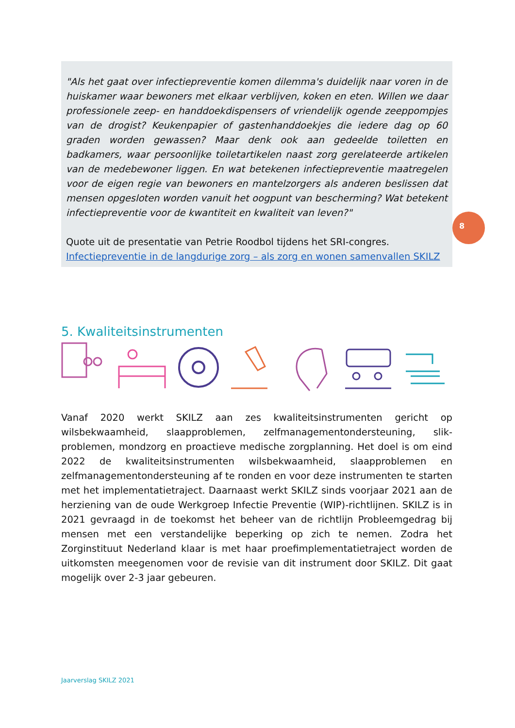"Als het gaat over infectiepreventie komen dilemma's duidelijk naar voren in de huiskamer waar bewoners met elkaar verblijven, koken en eten. Willen we daar professionele zeep- en handdoekdispensers of vriendelijk ogende zeeppompjes van de drogist? Keukenpapier of gastenhanddoekjes die iedere dag op 60 graden worden gewassen? Maar denk ook aan gedeelde toiletten en badkamers, waar persoonlijke toiletartikelen naast zorg gerelateerde artikelen van de medebewoner liggen. En wat betekenen infectiepreventie maatregelen voor de eigen regie van bewoners en mantelzorgers als anderen beslissen dat mensen opgesloten worden vanuit het oogpunt van bescherming? Wat betekent infectiepreventie voor de kwantiteit en kwaliteit van leven?"
Quote uit de presentatie van Petrie Roodbol tijdens het SRI-congres.
Infectiepreventie in de langdurige zorg – als zorg en wonen samenvallen SKILZ
8
5. Kwaliteitsinstrumenten
Vanaf 2020 werkt SKILZ aan zes kwaliteitsinstrumenten gericht op wilsbekwaamheid, slaapproblemen, zelfmanagementondersteuning, slik-problemen, mondzorg en proactieve medische zorgplanning. Het doel is om eind 2022 de kwaliteitsinstrumenten wilsbekwaamheid, slaapproblemen en zelfmanagementondersteuning af te ronden en voor deze instrumenten te starten met het implementatietraject. Daarnaast werkt SKILZ sinds voorjaar 2021 aan de herziening van de oude Werkgroep Infectie Preventie (WIP)-richtlijnen. SKILZ is in 2021 gevraagd in de toekomst het beheer van de richtlijn Probleemgedrag bij mensen met een verstandelijke beperking op zich te nemen. Zodra het Zorginstituut Nederland klaar is met haar proefimplementatietraject worden de uitkomsten meegenomen voor de revisie van dit instrument door SKILZ. Dit gaat mogelijk over 2-3 jaar gebeuren.
Jaarverslag SKILZ 2021